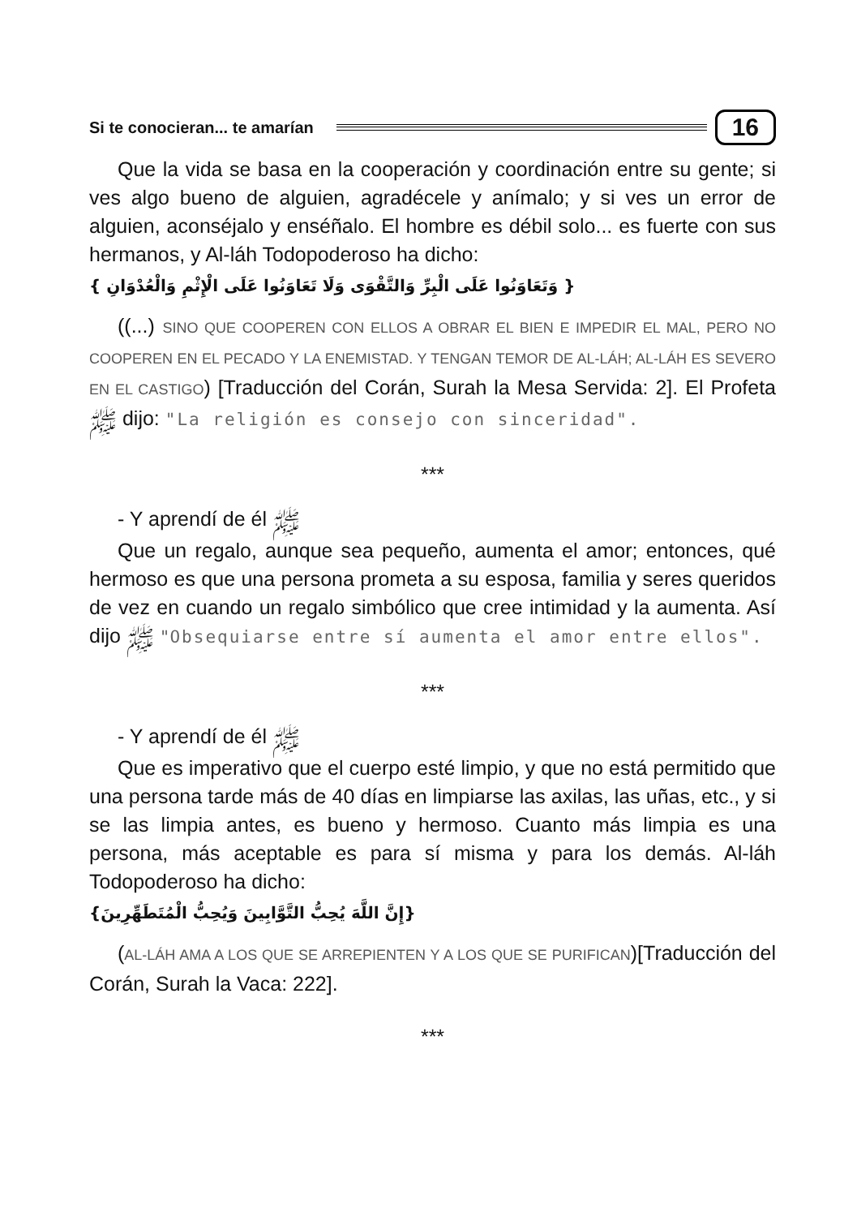Si te conocieran... te amarían 16
Que la vida se basa en la cooperación y coordinación entre su gente; si ves algo bueno de alguien, agradécele y anímalo; y si ves un error de alguien, aconséjalo y enséñalo. El hombre es débil solo... es fuerte con sus hermanos, y Al-láh Todopoderoso ha dicho:
{ وَتَعَاوَنُوا عَلَى الْبِرِّ وَالتَّقْوَى وَلَا تَعَاوَنُوا عَلَى الْإِثْمِ وَالْعُدْوَانِ }
((...) SINO QUE COOPEREN CON ELLOS A OBRAR EL BIEN E IMPEDIR EL MAL, PERO NO COOPEREN EN EL PECADO Y LA ENEMISTAD. Y TENGAN TEMOR DE AL-LÁH; AL-LÁH ES SEVERO EN EL CASTIGO) [Traducción del Corán, Surah la Mesa Servida: 2]. El Profeta ﷺ dijo: "La religión es consejo con sinceridad".
***
- Y aprendí de él ﷺ
Que un regalo, aunque sea pequeño, aumenta el amor; entonces, qué hermoso es que una persona prometa a su esposa, familia y seres queridos de vez en cuando un regalo simbólico que cree intimidad y la aumenta. Así dijo ﷺ "Obsequiarse entre sí aumenta el amor entre ellos".
***
- Y aprendí de él ﷺ
Que es imperativo que el cuerpo esté limpio, y que no está permitido que una persona tarde más de 40 días en limpiarse las axilas, las uñas, etc., y si se las limpia antes, es bueno y hermoso. Cuanto más limpia es una persona, más aceptable es para sí misma y para los demás. Al-láh Todopoderoso ha dicho:
{إِنَّ اللَّهَ يُحِبُّ التَّوَّابِينَ وَيُحِبُّ الْمُتَطَهِّرِينَ}
(AL-LÁH AMA A LOS QUE SE ARREPIENTEN Y A LOS QUE SE PURIFICAN)[Traducción del Corán, Surah la Vaca: 222].
***